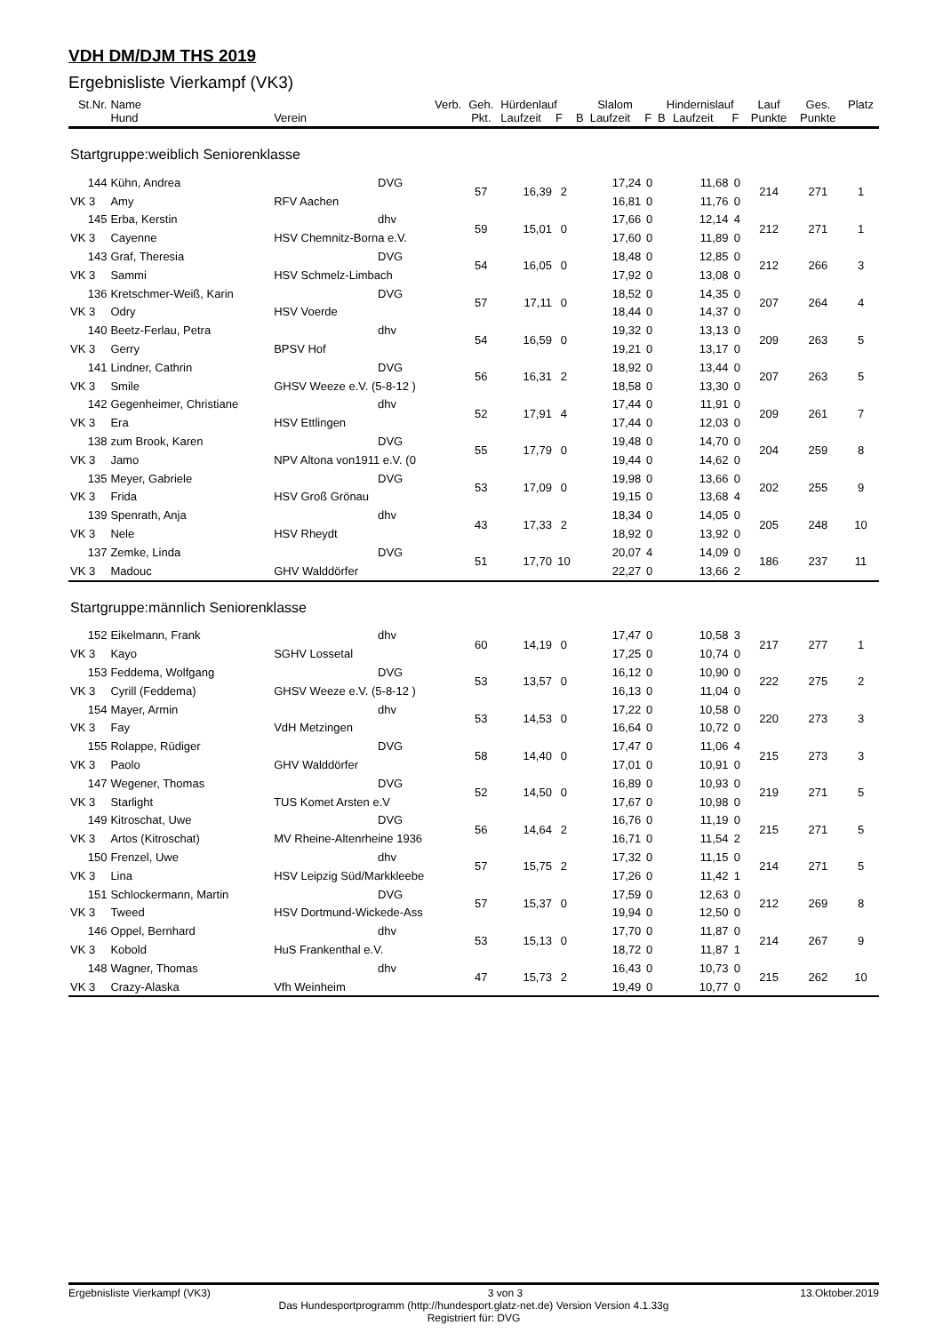VDH DM/DJM THS 2019
Ergebnisliste Vierkampf (VK3)
| St.Nr. | Name | | Verb. | Geh. | Hürdenlauf | | Slalom | | | Hindernislauf | | | Lauf | Ges. | Platz |
| --- | --- | --- | --- | --- | --- | --- | --- | --- | --- | --- | --- | --- | --- | --- | --- |
| | Hund | Verein | | Pkt. | Laufzeit | F | B | Laufzeit | F | B | Laufzeit | F | Punkte | Punkte | |
| Startgruppe:weiblich Seniorenklasse | | | | | | | | | | | | | | | |
| 144 | Kühn, Andrea | | DVG | 57 | 16,39 | 2 | | 17,24 | 0 | | 11,68 | 0 | 214 | 271 | 1 |
| VK 3 | Amy | RFV Aachen | | | | | | 16,81 | 0 | | 11,76 | 0 | | | |
| 145 | Erba, Kerstin | | dhv | 59 | 15,01 | 0 | | 17,66 | 0 | | 12,14 | 4 | 212 | 271 | 1 |
| VK 3 | Cayenne | HSV Chemnitz-Borna e.V. | | | | | | 17,60 | 0 | | 11,89 | 0 | | | |
| 143 | Graf, Theresia | | DVG | 54 | 16,05 | 0 | | 18,48 | 0 | | 12,85 | 0 | 212 | 266 | 3 |
| VK 3 | Sammi | HSV Schmelz-Limbach | | | | | | 17,92 | 0 | | 13,08 | 0 | | | |
| 136 | Kretschmer-Weiß, Karin | | DVG | 57 | 17,11 | 0 | | 18,52 | 0 | | 14,35 | 0 | 207 | 264 | 4 |
| VK 3 | Odry | HSV Voerde | | | | | | 18,44 | 0 | | 14,37 | 0 | | | |
| 140 | Beetz-Ferlau, Petra | | dhv | 54 | 16,59 | 0 | | 19,32 | 0 | | 13,13 | 0 | 209 | 263 | 5 |
| VK 3 | Gerry | BPSV Hof | | | | | | 19,21 | 0 | | 13,17 | 0 | | | |
| 141 | Lindner, Cathrin | | DVG | 56 | 16,31 | 2 | | 18,92 | 0 | | 13,44 | 0 | 207 | 263 | 5 |
| VK 3 | Smile | GHSV Weeze e.V. (5-8-12 ) | | | | | | 18,58 | 0 | | 13,30 | 0 | | | |
| 142 | Gegenheimer, Christiane | | dhv | 52 | 17,91 | 4 | | 17,44 | 0 | | 11,91 | 0 | 209 | 261 | 7 |
| VK 3 | Era | HSV Ettlingen | | | | | | 17,44 | 0 | | 12,03 | 0 | | | |
| 138 | zum Brook, Karen | | DVG | 55 | 17,79 | 0 | | 19,48 | 0 | | 14,70 | 0 | 204 | 259 | 8 |
| VK 3 | Jamo | NPV Altona von1911 e.V. (0 | | | | | | 19,44 | 0 | | 14,62 | 0 | | | |
| 135 | Meyer, Gabriele | | DVG | 53 | 17,09 | 0 | | 19,98 | 0 | | 13,66 | 0 | 202 | 255 | 9 |
| VK 3 | Frida | HSV Groß Grönau | | | | | | 19,15 | 0 | | 13,68 | 4 | | | |
| 139 | Spenrath, Anja | | dhv | 43 | 17,33 | 2 | | 18,34 | 0 | | 14,05 | 0 | 205 | 248 | 10 |
| VK 3 | Nele | HSV Rheydt | | | | | | 18,92 | 0 | | 13,92 | 0 | | | |
| 137 | Zemke, Linda | | DVG | 51 | 17,70 | 10 | | 20,07 | 4 | | 14,09 | 0 | 186 | 237 | 11 |
| VK 3 | Madouc | GHV Walddörfer | | | | | | 22,27 | 0 | | 13,66 | 2 | | | |
| Startgruppe:männlich Seniorenklasse | | | | | | | | | | | | | | | |
| 152 | Eikelmann, Frank | | dhv | 60 | 14,19 | 0 | | 17,47 | 0 | | 10,58 | 3 | 217 | 277 | 1 |
| VK 3 | Kayo | SGHV Lossetal | | | | | | 17,25 | 0 | | 10,74 | 0 | | | |
| 153 | Feddema, Wolfgang | | DVG | 53 | 13,57 | 0 | | 16,12 | 0 | | 10,90 | 0 | 222 | 275 | 2 |
| VK 3 | Cyrill (Feddema) | GHSV Weeze e.V. (5-8-12 ) | | | | | | 16,13 | 0 | | 11,04 | 0 | | | |
| 154 | Mayer, Armin | | dhv | 53 | 14,53 | 0 | | 17,22 | 0 | | 10,58 | 0 | 220 | 273 | 3 |
| VK 3 | Fay | VdH Metzingen | | | | | | 16,64 | 0 | | 10,72 | 0 | | | |
| 155 | Rolappe, Rüdiger | | DVG | 58 | 14,40 | 0 | | 17,47 | 0 | | 11,06 | 4 | 215 | 273 | 3 |
| VK 3 | Paolo | GHV Walddörfer | | | | | | 17,01 | 0 | | 10,91 | 0 | | | |
| 147 | Wegener, Thomas | | DVG | 52 | 14,50 | 0 | | 16,89 | 0 | | 10,93 | 0 | 219 | 271 | 5 |
| VK 3 | Starlight | TUS Komet Arsten e.V | | | | | | 17,67 | 0 | | 10,98 | 0 | | | |
| 149 | Kitroschat, Uwe | | DVG | 56 | 14,64 | 2 | | 16,76 | 0 | | 11,19 | 0 | 215 | 271 | 5 |
| VK 3 | Artos (Kitroschat) | MV Rheine-Altenrheine 1936 | | | | | | 16,71 | 0 | | 11,54 | 2 | | | |
| 150 | Frenzel, Uwe | | dhv | 57 | 15,75 | 2 | | 17,32 | 0 | | 11,15 | 0 | 214 | 271 | 5 |
| VK 3 | Lina | HSV Leipzig Süd/Markkleebe | | | | | | 17,26 | 0 | | 11,42 | 1 | | | |
| 151 | Schlockermann, Martin | | DVG | 57 | 15,37 | 0 | | 17,59 | 0 | | 12,63 | 0 | 212 | 269 | 8 |
| VK 3 | Tweed | HSV Dortmund-Wickede-Ass | | | | | | 19,94 | 0 | | 12,50 | 0 | | | |
| 146 | Oppel, Bernhard | | dhv | 53 | 15,13 | 0 | | 17,70 | 0 | | 11,87 | 0 | 214 | 267 | 9 |
| VK 3 | Kobold | HuS Frankenthal e.V. | | | | | | 18,72 | 0 | | 11,87 | 1 | | | |
| 148 | Wagner, Thomas | | dhv | 47 | 15,73 | 2 | | 16,43 | 0 | | 10,73 | 0 | 215 | 262 | 10 |
| VK 3 | Crazy-Alaska | Vfh Weinheim | | | | | | 19,49 | 0 | | 10,77 | 0 | | | |
Ergebnisliste Vierkampf (VK3) 3 von 3 13.Oktober.2019
Das Hundesportprogramm (http://hundesport.glatz-net.de) Version Version 4.1.33g
Registriert für: DVG